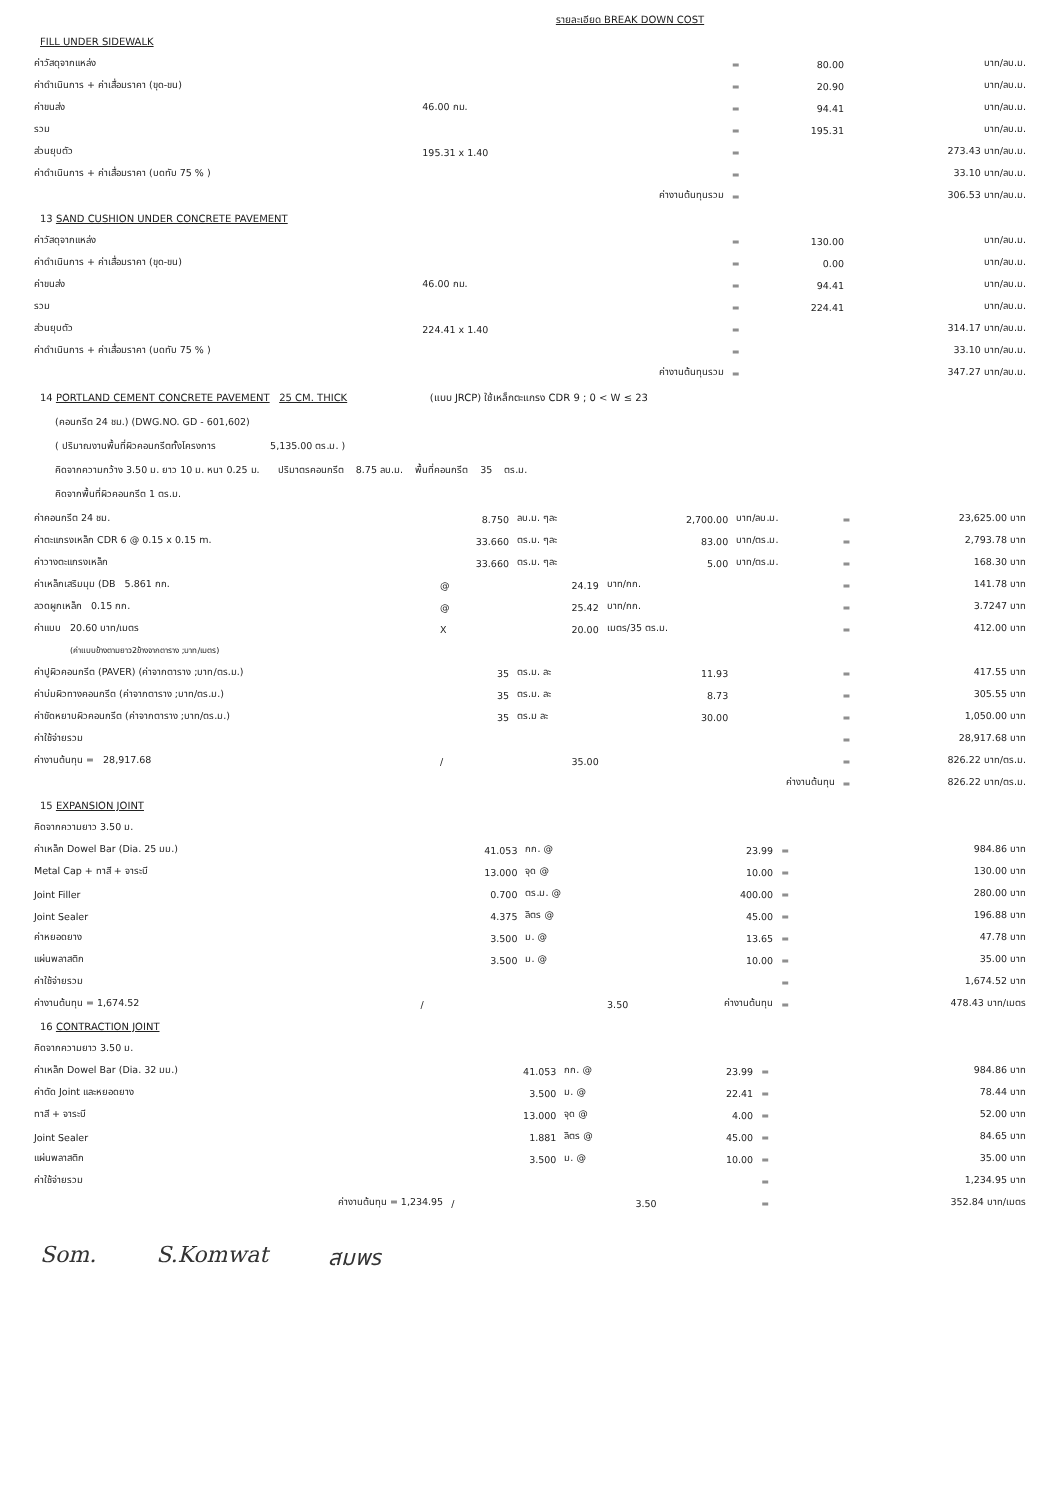รายละเอียด BREAK DOWN COST
FILL UNDER SIDEWALK
| ค่าวัสดุจากแหล่ง | | | = | 80.00 | บาท/ลบ.ม. |
| ค่าดำเนินการ + ค่าเสื่อมราคา (ขุด-ขน) | | | = | 20.90 | บาท/ลบ.ม. |
| ค่าขนส่ง | 46.00 กม. | | = | 94.41 | บาท/ลบ.ม. |
| รวม | | | = | 195.31 | บาท/ลบ.ม. |
| ส่วนยุบตัว | 195.31 x 1.40 | | = | | 273.43 บาท/ลบ.ม. |
| ค่าดำเนินการ + ค่าเสื่อมราคา (บดทับ 75 % ) | | | = | | 33.10 บาท/ลบ.ม. |
| | | ค่างานต้นทุนรวม | = | | 306.53 บาท/ลบ.ม. |
13 SAND CUSHION UNDER CONCRETE PAVEMENT
| ค่าวัสดุจากแหล่ง | | | = | 130.00 | บาท/ลบ.ม. |
| ค่าดำเนินการ + ค่าเสื่อมราคา (ขุด-ขน) | | | = | 0.00 | บาท/ลบ.ม. |
| ค่าขนส่ง | 46.00 กม. | | = | 94.41 | บาท/ลบ.ม. |
| รวม | | | = | 224.41 | บาท/ลบ.ม. |
| ส่วนยุบตัว | 224.41 x 1.40 | | = | | 314.17 บาท/ลบ.ม. |
| ค่าดำเนินการ + ค่าเสื่อมราคา (บดทับ 75 % ) | | | = | | 33.10 บาท/ลบ.ม. |
| | | ค่างานต้นทุนรวม | = | | 347.27 บาท/ลบ.ม. |
14 PORTLAND CEMENT CONCRETE PAVEMENT 25 CM. THICK (แบบ JRCP) ใช้เหล็กตะแกรง CDR 9 ; 0 < W ≤ 23
(คอนกรีต 24 ชม.) (DWG.NO. GD - 601,602)
( ปริมาณงานพื้นที่ผิวคอนกรีตทั้งโครงการ 5,135.00 ตร.ม. )
คิดจากความกว้าง 3.50 ม. ยาว 10 ม. หนา 0.25 ม. ปริมาตรคอนกรีต 8.75 ลบ.ม. พื้นที่คอนกรีต 35 ตร.ม.
คิดจากพื้นที่ผิวคอนกรีต 1 ตร.ม.
| ค่าคอนกรีต 24 ชม. | 8.750 | ลบ.ม. ๆละ | 2,700.00 | บาท/ลบ.ม. | = | 23,625.00 บาท |
| ค่าตะแกรงเหล็ก CDR 6 @ 0.15 x 0.15 m. | 33.660 | ตร.ม. ๆละ | 83.00 | บาท/ตร.ม. | = | 2,793.78 บาท |
| ค่าวางตะแกรงเหล็ก | 33.660 | ตร.ม. ๆละ | 5.00 | บาท/ตร.ม. | = | 168.30 บาท |
| ค่าเหล็กเสริมมุม (DB 5.861 กก. | @ | 24.19 | บาท/กก. | | = | 141.78 บาท |
| ลวดผูกเหล็ก 0.15 กก. | @ | 25.42 | บาท/กก. | | = | 3.7247 บาท |
| ค่าแบบ 20.60 บาท/เมตร | X | 20.00 | เมตร/35 ตร.ม. | | = | 412.00 บาท |
| (ค่าแบบข้างตามยาว2ข้างจากตาราง ;บาท/เมตร) | | | | | | |
| ค่าปูผิวคอนกรีต (PAVER) (ค่าจากตาราง ;บาท/ตร.ม.) | 35 | ตร.ม. ละ | 11.93 | | = | 417.55 บาท |
| ค่าบ่มผิวทางคอนกรีต (ค่าจากตาราง ;บาท/ตร.ม.) | 35 | ตร.ม. ละ | 8.73 | | = | 305.55 บาท |
| ค่าขัดหยาบผิวคอนกรีต (ค่าจากตาราง ;บาท/ตร.ม.) | 35 | ตร.ม ละ | 30.00 | | = | 1,050.00 บาท |
| ค่าใช้จ่ายรวม | | | | | = | 28,917.68 บาท |
| ค่างานต้นทุน = 28,917.68 | / | 35.00 | | | = | 826.22 บาท/ตร.ม. |
| | | | | ค่างานต้นทุน | = | 826.22 บาท/ตร.ม. |
15 EXPANSION JOINT
| คิดจากความยาว 3.50 ม. | | | | | |
| ค่าเหล็ก Dowel Bar (Dia. 25 มม.) | 41.053 | กก. @ | 23.99 | = | 984.86 บาท |
| Metal Cap + ทาสี + จาระบี | 13.000 | จุด @ | 10.00 | = | 130.00 บาท |
| Joint Filler | 0.700 | ตร.ม. @ | 400.00 | = | 280.00 บาท |
| Joint Sealer | 4.375 | ลิตร @ | 45.00 | = | 196.88 บาท |
| ค่าหยอดยาง | 3.500 | ม. @ | 13.65 | = | 47.78 บาท |
| แผ่นพลาสติก | 3.500 | ม. @ | 10.00 | = | 35.00 บาท |
| ค่าใช้จ่ายรวม | | | | = | 1,674.52 บาท |
| ค่างานต้นทุน = 1,674.52 | / | 3.50 | ค่างานต้นทุน | = | 478.43 บาท/เมตร |
16 CONTRACTION JOINT
| คิดจากความยาว 3.50 ม. | | | | | |
| ค่าเหล็ก Dowel Bar (Dia. 32 มม.) | 41.053 | กก. @ | 23.99 | = | 984.86 บาท |
| ค่าตัด Joint และหยอดยาง | 3.500 | ม. @ | 22.41 | = | 78.44 บาท |
| ทาสี + จาระบี | 13.000 | จุด @ | 4.00 | = | 52.00 บาท |
| Joint Sealer | 1.881 | ลิตร @ | 45.00 | = | 84.65 บาท |
| แผ่นพลาสติก | 3.500 | ม. @ | 10.00 | = | 35.00 บาท |
| ค่าใช้จ่ายรวม | | | | = | 1,234.95 บาท |
| ค่างานต้นทุน = 1,234.95 | / | 3.50 | | = | 352.84 บาท/เมตร |
Som. S.Komwat สมพร